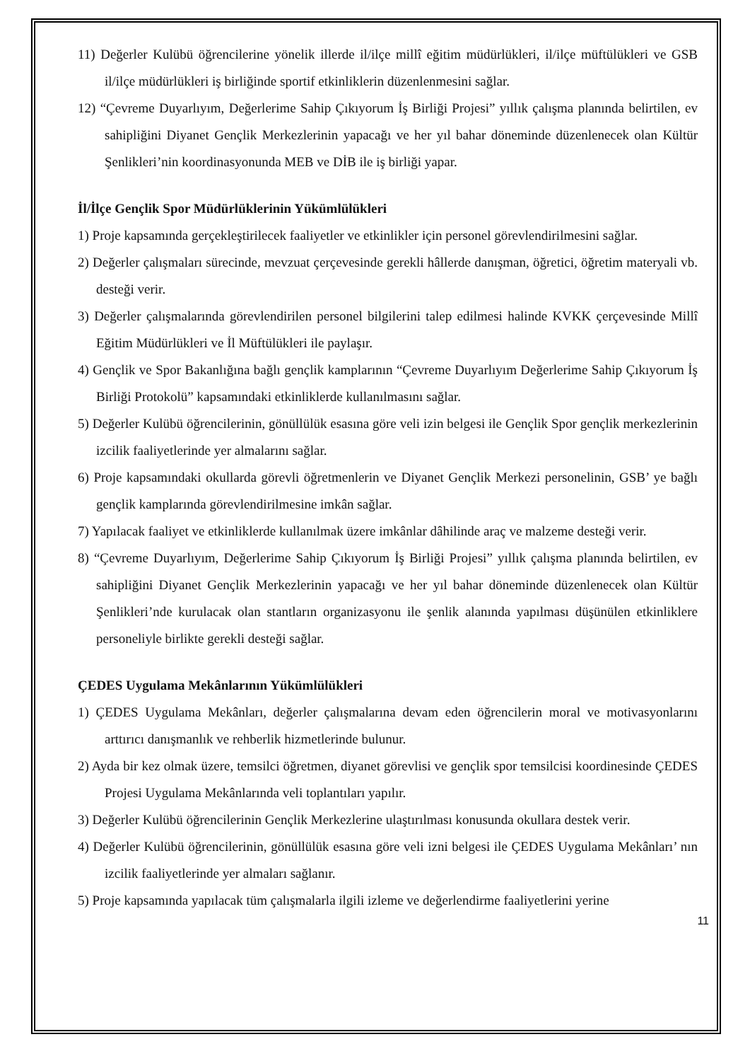11) Değerler Kulübü öğrencilerine yönelik illerde il/ilçe millî eğitim müdürlükleri, il/ilçe müftülükleri ve GSB il/ilçe müdürlükleri iş birliğinde sportif etkinliklerin düzenlenmesini sağlar.
12) “Çevreme Duyarlıyım, Değerlerime Sahip Çıkıyorum İş Birliği Projesi” yıllık çalışma planında belirtilen, ev sahipliğini Diyanet Gençlik Merkezlerinin yapacağı ve her yıl bahar döneminde düzenlenecek olan Kültür Şenlikleri’nin koordinasyonunda MEB ve DİB ile iş birliği yapar.
İl/İlçe Gençlik Spor Müdürlüklerinin Yükümlülükleri
1) Proje kapsamında gerçekleştirilecek faaliyetler ve etkinlikler için personel görevlendirilmesini sağlar.
2) Değerler çalışmaları sürecinde, mevzuat çerçevesinde gerekli hâllerde danışman, öğretici, öğretim materyali vb. desteği verir.
3) Değerler çalışmalarında görevlendirilen personel bilgilerini talep edilmesi halinde KVKK çerçevesinde Millî Eğitim Müdürlükleri ve İl Müftülükleri ile paylaşır.
4) Gençlik ve Spor Bakanlığına bağlı gençlik kamplarının “Çevreme Duyarlıyım Değerlerime Sahip Çıkıyorum İş Birliği Protokolü” kapsamındaki etkinliklerde kullanılmasını sağlar.
5) Değerler Kulübü öğrencilerinin, gönüllülük esasına göre veli izin belgesi ile Gençlik Spor gençlik merkezlerinin izcilik faaliyetlerinde yer almalarını sağlar.
6) Proje kapsamındaki okullarda görevli öğretmenlerin ve Diyanet Gençlik Merkezi personelinin, GSB’ ye bağlı gençlik kamplarında görevlendirilmesine imkân sağlar.
7) Yapılacak faaliyet ve etkinliklerde kullanılmak üzere imkânlar dâhilinde araç ve malzeme desteği verir.
8) “Çevreme Duyarlıyım, Değerlerime Sahip Çıkıyorum İş Birliği Projesi” yıllık çalışma planında belirtilen, ev sahipliğini Diyanet Gençlik Merkezlerinin yapacağı ve her yıl bahar döneminde düzenlenecek olan Kültür Şenlikleri’nde kurulacak olan stantların organizasyonu ile şenlik alanında yapılması düşünülen etkinliklere personeliyle birlikte gerekli desteği sağlar.
ÇEDES Uygulama Mekânlarının Yükümlülükleri
1) ÇEDES Uygulama Mekânları, değerler çalışmalarına devam eden öğrencilerin moral ve motivasyonlarını arttırıcı danışmanlık ve rehberlik hizmetlerinde bulunur.
2) Ayda bir kez olmak üzere, temsilci öğretmen, diyanet görevlisi ve gençlik spor temsilcisi koordinesinde ÇEDES Projesi Uygulama Mekânlarında veli toplantıları yapılır.
3) Değerler Kulübü öğrencilerinin Gençlik Merkezlerine ulaştırılması konusunda okullara destek verir.
4) Değerler Kulübü öğrencilerinin, gönüllülük esasına göre veli izni belgesi ile ÇEDES Uygulama Mekânları’ nın izcilik faaliyetlerinde yer almaları sağlanır.
5) Proje kapsamında yapılacak tüm çalışmalarla ilgili izleme ve değerlendirme faaliyetlerini yerine
11